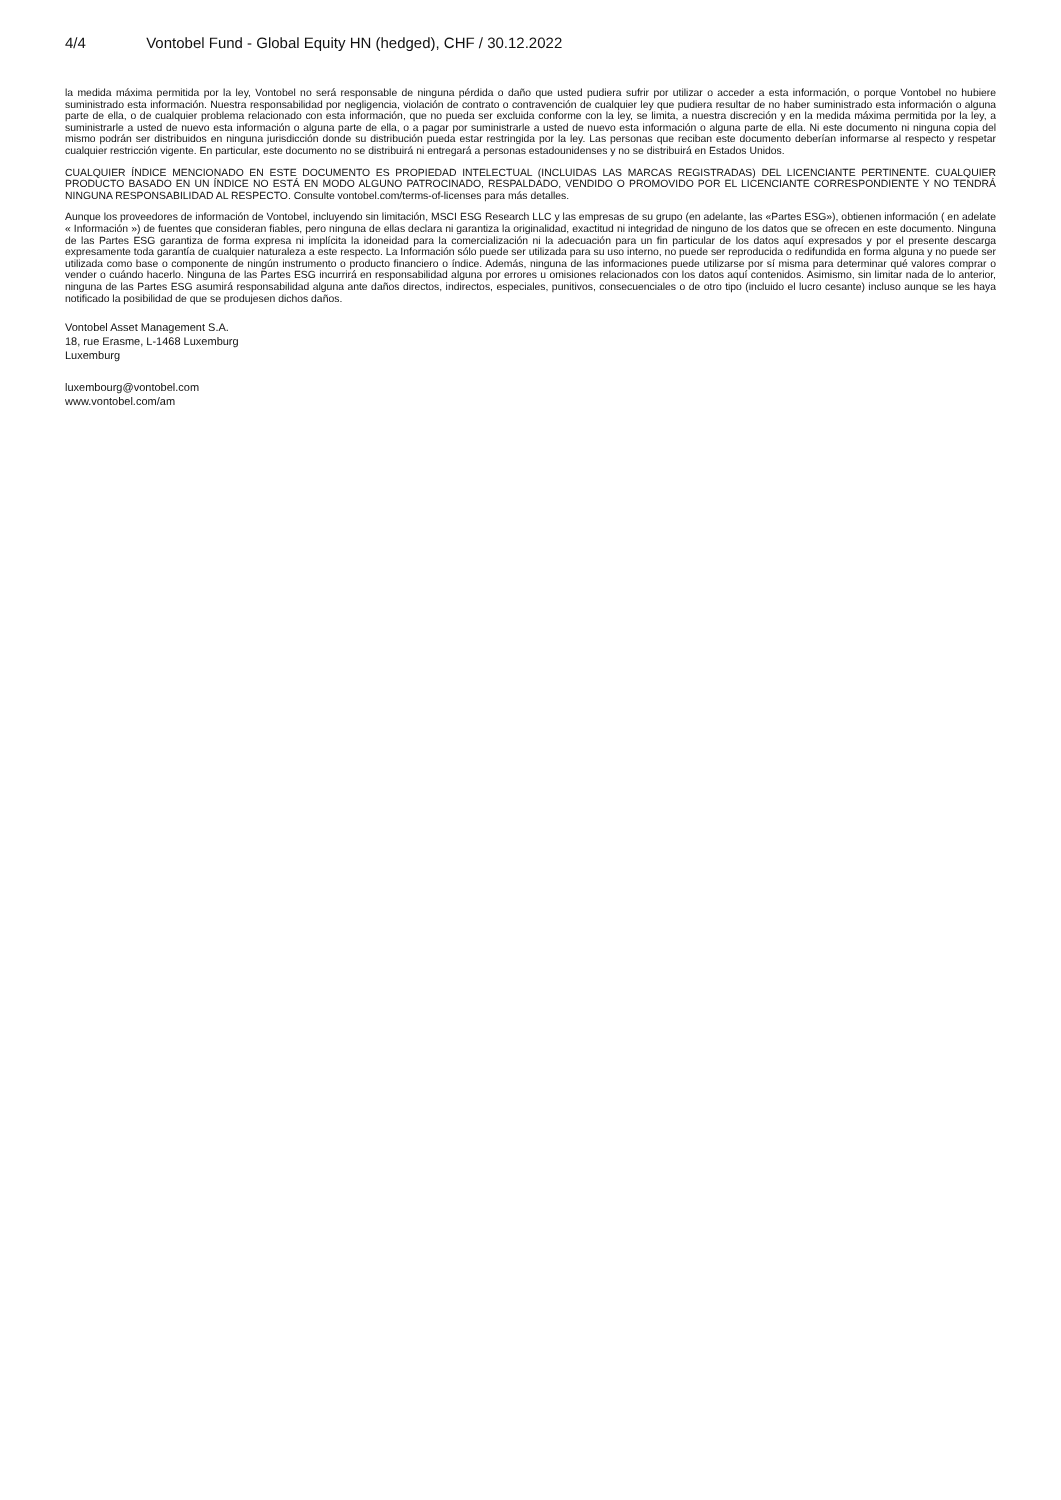4/4 Vontobel Fund - Global Equity HN (hedged), CHF / 30.12.2022
la medida máxima permitida por la ley, Vontobel no será responsable de ninguna pérdida o daño que usted pudiera sufrir por utilizar o acceder a esta información, o porque Vontobel no hubiere suministrado esta información. Nuestra responsabilidad por negligencia, violación de contrato o contravención de cualquier ley que pudiera resultar de no haber suministrado esta información o alguna parte de ella, o de cualquier problema relacionado con esta información, que no pueda ser excluida conforme con la ley, se limita, a nuestra discreción y en la medida máxima permitida por la ley, a suministrarle a usted de nuevo esta información o alguna parte de ella, o a pagar por suministrarle a usted de nuevo esta información o alguna parte de ella. Ni este documento ni ninguna copia del mismo podrán ser distribuidos en ninguna jurisdicción donde su distribución pueda estar restringida por la ley. Las personas que reciban este documento deberían informarse al respecto y respetar cualquier restricción vigente. En particular, este documento no se distribuirá ni entregará a personas estadounidenses y no se distribuirá en Estados Unidos.
CUALQUIER ÍNDICE MENCIONADO EN ESTE DOCUMENTO ES PROPIEDAD INTELECTUAL (INCLUIDAS LAS MARCAS REGISTRADAS) DEL LICENCIANTE PERTINENTE. CUALQUIER PRODUCTO BASADO EN UN ÍNDICE NO ESTÁ EN MODO ALGUNO PATROCINADO, RESPALDADO, VENDIDO O PROMOVIDO POR EL LICENCIANTE CORRESPONDIENTE Y NO TENDRÁ NINGUNA RESPONSABILIDAD AL RESPECTO. Consulte vontobel.com/terms-of-licenses para más detalles.
Aunque los proveedores de información de Vontobel, incluyendo sin limitación, MSCI ESG Research LLC y las empresas de su grupo (en adelante, las «Partes ESG»), obtienen información ( en adelate « Información ») de fuentes que consideran fiables, pero ninguna de ellas declara ni garantiza la originalidad, exactitud ni integridad de ninguno de los datos que se ofrecen en este documento. Ninguna de las Partes ESG garantiza de forma expresa ni implícita la idoneidad para la comercialización ni la adecuación para un fin particular de los datos aquí expresados y por el presente descarga expresamente toda garantía de cualquier naturaleza a este respecto. La Información sólo puede ser utilizada para su uso interno, no puede ser reproducida o redifundida en forma alguna y no puede ser utilizada como base o componente de ningún instrumento o producto financiero o índice. Además, ninguna de las informaciones puede utilizarse por sí misma para determinar qué valores comprar o vender o cuándo hacerlo. Ninguna de las Partes ESG incurrirá en responsabilidad alguna por errores u omisiones relacionados con los datos aquí contenidos. Asimismo, sin limitar nada de lo anterior, ninguna de las Partes ESG asumirá responsabilidad alguna ante daños directos, indirectos, especiales, punitivos, consecuenciales o de otro tipo (incluido el lucro cesante) incluso aunque se les haya notificado la posibilidad de que se produjesen dichos daños.
Vontobel Asset Management S.A.
18, rue Erasme, L-1468 Luxemburg
Luxemburg
luxembourg@vontobel.com
www.vontobel.com/am